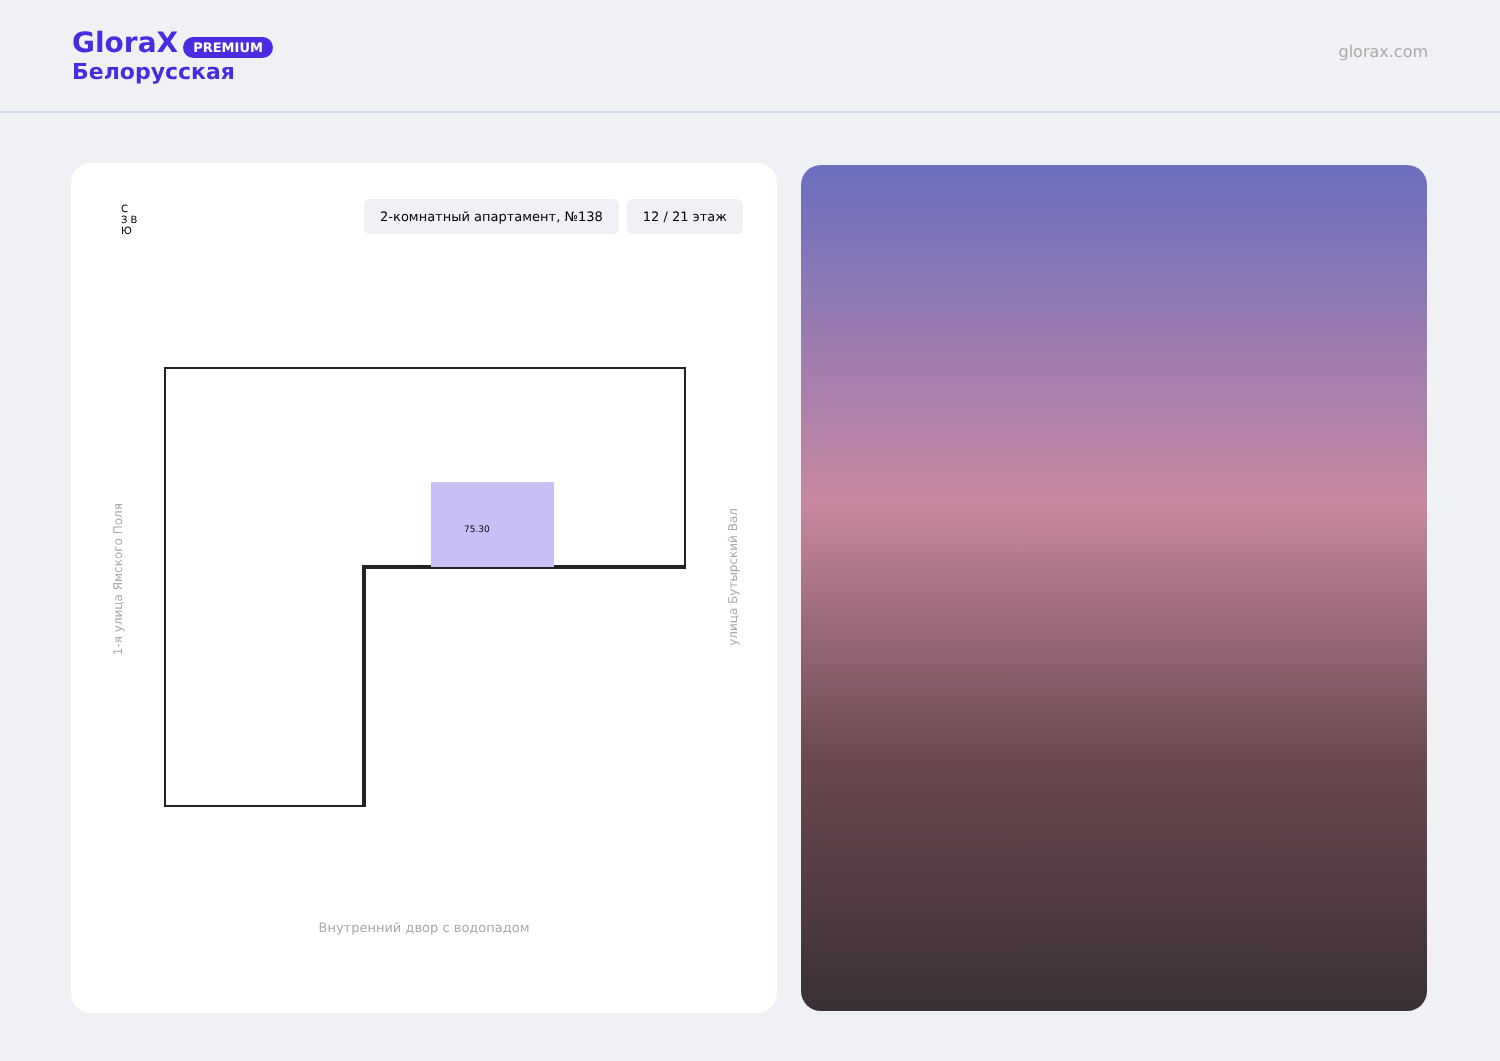GloraX PREMIUM
Белорусская
glorax.com
С
З В
Ю
2-комнатный апартамент, №138 12 / 21 этаж
75.30
1-я улица Ямского Поля
улица Бутырский Вал
Внутренний двор с водопадом